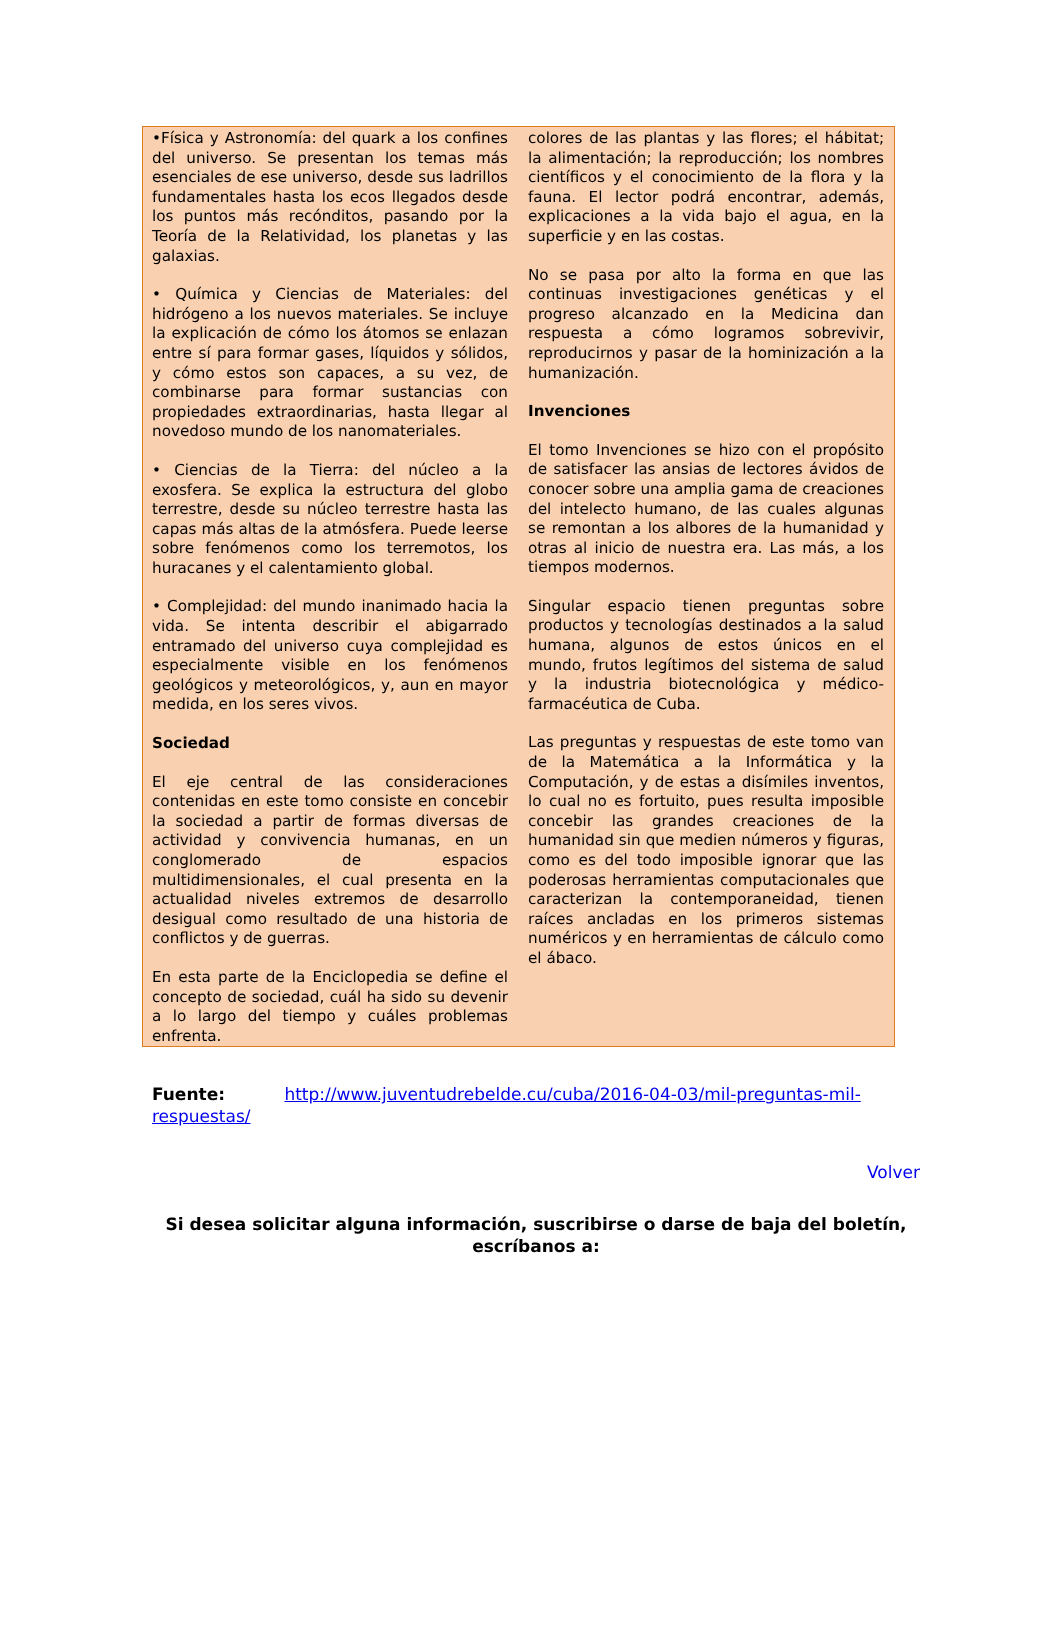•Física y Astronomía: del quark a los confines del universo. Se presentan los temas más esenciales de ese universo, desde sus ladrillos fundamentales hasta los ecos llegados desde los puntos más recónditos, pasando por la Teoría de la Relatividad, los planetas y las galaxias.
• Química y Ciencias de Materiales: del hidrógeno a los nuevos materiales. Se incluye la explicación de cómo los átomos se enlazan entre sí para formar gases, líquidos y sólidos, y cómo estos son capaces, a su vez, de combinarse para formar sustancias con propiedades extraordinarias, hasta llegar al novedoso mundo de los nanomateriales.
• Ciencias de la Tierra: del núcleo a la exosfera. Se explica la estructura del globo terrestre, desde su núcleo terrestre hasta las capas más altas de la atmósfera. Puede leerse sobre fenómenos como los terremotos, los huracanes y el calentamiento global.
• Complejidad: del mundo inanimado hacia la vida. Se intenta describir el abigarrado entramado del universo cuya complejidad es especialmente visible en los fenómenos geológicos y meteorológicos, y, aun en mayor medida, en los seres vivos.
Sociedad
El eje central de las consideraciones contenidas en este tomo consiste en concebir la sociedad a partir de formas diversas de actividad y convivencia humanas, en un conglomerado de espacios multidimensionales, el cual presenta en la actualidad niveles extremos de desarrollo desigual como resultado de una historia de conflictos y de guerras.
En esta parte de la Enciclopedia se define el concepto de sociedad, cuál ha sido su devenir a lo largo del tiempo y cuáles problemas enfrenta.
colores de las plantas y las flores; el hábitat; la alimentación; la reproducción; los nombres científicos y el conocimiento de la flora y la fauna. El lector podrá encontrar, además, explicaciones a la vida bajo el agua, en la superficie y en las costas.
No se pasa por alto la forma en que las continuas investigaciones genéticas y el progreso alcanzado en la Medicina dan respuesta a cómo logramos sobrevivir, reproducirnos y pasar de la hominización a la humanización.
Invenciones
El tomo Invenciones se hizo con el propósito de satisfacer las ansias de lectores ávidos de conocer sobre una amplia gama de creaciones del intelecto humano, de las cuales algunas se remontan a los albores de la humanidad y otras al inicio de nuestra era. Las más, a los tiempos modernos.
Singular espacio tienen preguntas sobre productos y tecnologías destinados a la salud humana, algunos de estos únicos en el mundo, frutos legítimos del sistema de salud y la industria biotecnológica y médico-farmacéutica de Cuba.
Las preguntas y respuestas de este tomo van de la Matemática a la Informática y la Computación, y de estas a disímiles inventos, lo cual no es fortuito, pues resulta imposible concebir las grandes creaciones de la humanidad sin que medien números y figuras, como es del todo imposible ignorar que las poderosas herramientas computacionales que caracterizan la contemporaneidad, tienen raíces ancladas en los primeros sistemas numéricos y en herramientas de cálculo como el ábaco.
Fuente: http://www.juventudrebelde.cu/cuba/2016-04-03/mil-preguntas-mil-respuestas/
Volver
Si desea solicitar alguna información, suscribirse o darse de baja del boletín, escríbanos a: